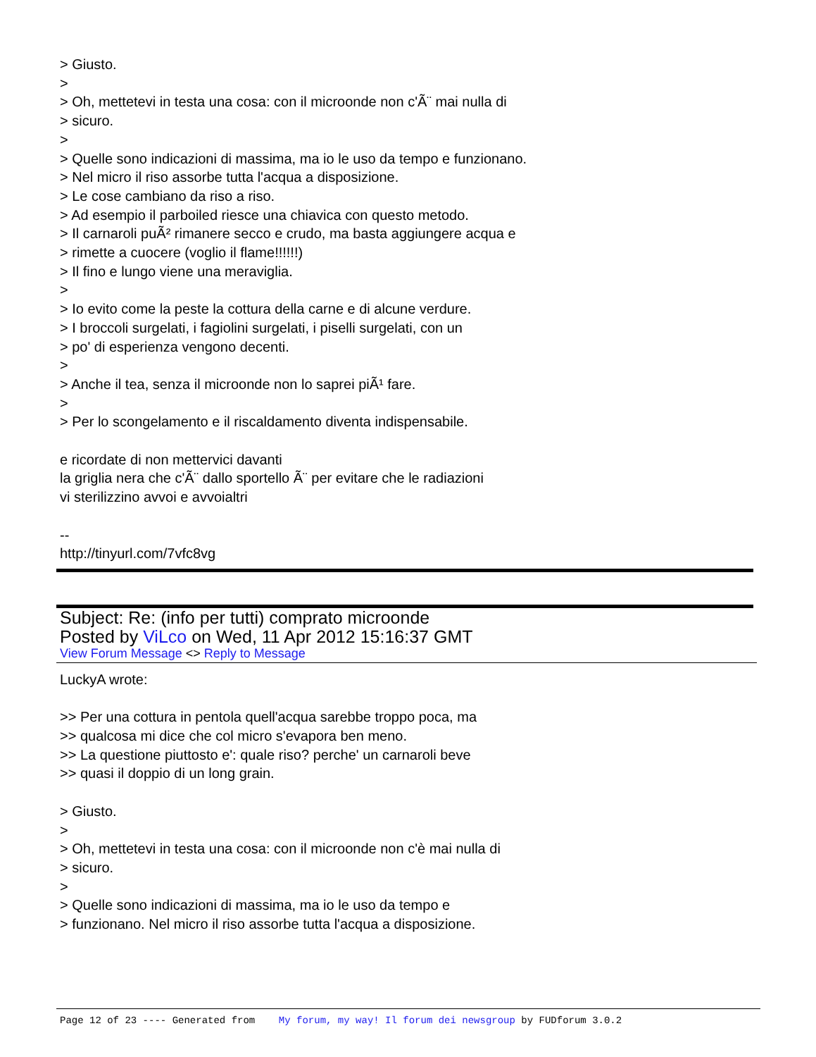> Giusto.
>
> Oh, mettetevi in testa una cosa: con il microonde non c'Ã¨ mai nulla di
> sicuro.
>
> Quelle sono indicazioni di massima, ma io le uso da tempo e funzionano.
> Nel micro il riso assorbe tutta l'acqua a disposizione.
> Le cose cambiano da riso a riso.
> Ad esempio il parboiled riesce una chiavica con questo metodo.
> Il carnaroli puÃ² rimanere secco e crudo, ma basta aggiungere acqua e
> rimette a cuocere (voglio il flame!!!!!!)
> Il fino e lungo viene una meraviglia.
>
> Io evito come la peste la cottura della carne e di alcune verdure.
> I broccoli surgelati, i fagiolini surgelati, i piselli surgelati, con un
> po' di esperienza vengono decenti.
>
> Anche il tea, senza il microonde non lo saprei piÃ¹ fare.
>
> Per lo scongelamento e il riscaldamento diventa indispensabile.
e ricordate di non mettervici davanti
la griglia nera che c'Ã¨ dallo sportello Ã¨ per evitare che le radiazioni
vi sterilizzino avvoi e avvoialtri
--
http://tinyurl.com/7vfc8vg
Subject: Re: (info per tutti) comprato microonde
Posted by ViLco on Wed, 11 Apr 2012 15:16:37 GMT
View Forum Message <> Reply to Message
LuckyA wrote:
>> Per una cottura in pentola quell'acqua sarebbe troppo poca, ma
>> qualcosa mi dice che col micro s'evapora ben meno.
>> La questione piuttosto e': quale riso? perche' un carnaroli beve
>> quasi il doppio di un long grain.
> Giusto.
>
> Oh, mettetevi in testa una cosa: con il microonde non c'è mai nulla di
> sicuro.
>
> Quelle sono indicazioni di massima, ma io le uso da tempo e
> funzionano. Nel micro il riso assorbe tutta l'acqua a disposizione.
Page 12 of 23 ---- Generated from My forum, my way! Il forum dei newsgroup by FUDforum 3.0.2